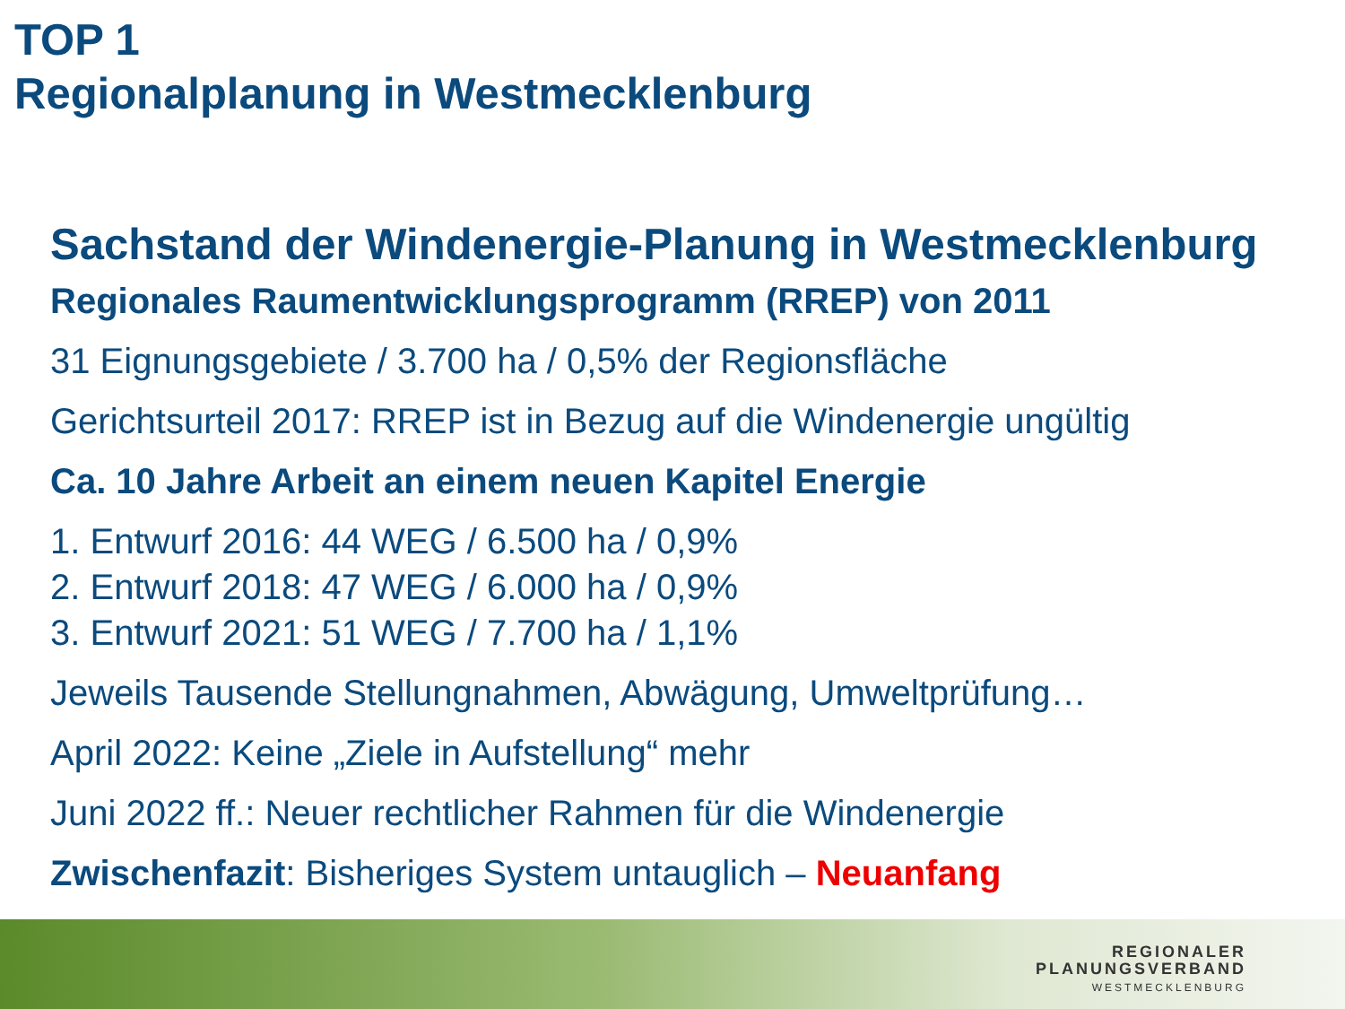TOP 1
Regionalplanung in Westmecklenburg
Sachstand der Windenergie-Planung in Westmecklenburg
Regionales Raumentwicklungsprogramm (RREP) von 2011
31 Eignungsgebiete / 3.700 ha / 0,5% der Regionsfläche
Gerichtsurteil 2017: RREP ist in Bezug auf die Windenergie ungültig
Ca. 10 Jahre Arbeit an einem neuen Kapitel Energie
1. Entwurf 2016: 44 WEG / 6.500 ha / 0,9%
2. Entwurf 2018: 47 WEG / 6.000 ha / 0,9%
3. Entwurf 2021: 51 WEG / 7.700 ha / 1,1%
Jeweils Tausende Stellungnahmen, Abwägung, Umweltprüfung…
April 2022: Keine „Ziele in Aufstellung“ mehr
Juni 2022 ff.: Neuer rechtlicher Rahmen für die Windenergie
Zwischenfazit: Bisheriges System untauglich – Neuanfang
REGIONALER
PLANUNGSVERBAND
WESTMECKLENBURG